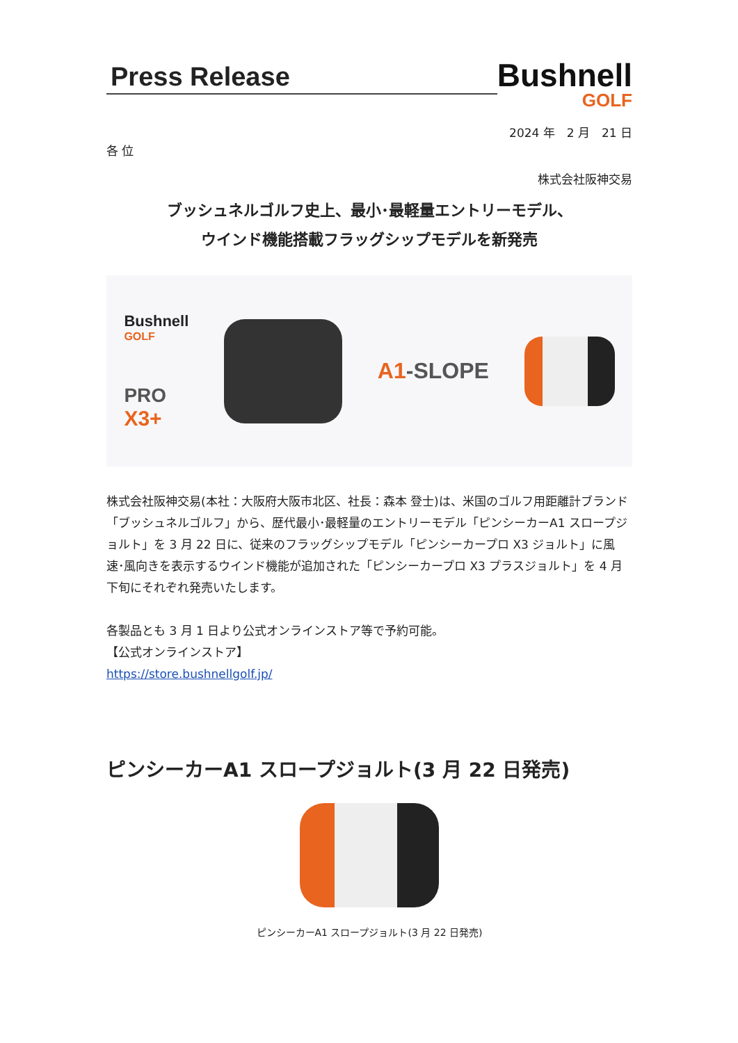Press Release
Bushnell
GOLF
2024 年　2 月　21 日
各 位
株式会社阪神交易
ブッシュネルゴルフ史上、最小･最軽量エントリーモデル、
ウインド機能搭載フラッグシップモデルを新発売
Bushnell
GOLF
PRO
X3+
A1-SLOPE
株式会社阪神交易(本社：大阪府大阪市北区、社長：森本 登士)は、米国のゴルフ用距離計ブランド「ブッシュネルゴルフ」から、歴代最小･最軽量のエントリーモデル「ピンシーカーA1 スロープジョルト」を 3 月 22 日に、従来のフラッグシップモデル「ピンシーカープロ X3 ジョルト」に風速･風向きを表示するウインド機能が追加された「ピンシーカープロ X3 プラスジョルト」を 4 月下旬にそれぞれ発売いたします。
各製品とも 3 月 1 日より公式オンラインストア等で予約可能。
【公式オンラインストア】
https://store.bushnellgolf.jp/
ピンシーカーA1 スロープジョルト(3 月 22 日発売)
ピンシーカーA1 スロープジョルト(3 月 22 日発売)